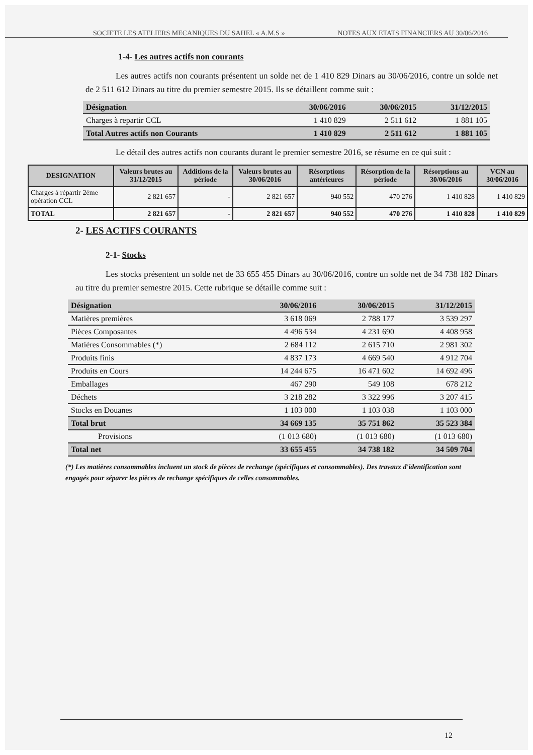SOCIETE LES ATELIERS MECANIQUES DU SAHEL « A.M.S » NOTES AUX ETATS FINANCIERS AU 30/06/2016
1-4- Les autres actifs non courants
Les autres actifs non courants présentent un solde net de 1 410 829 Dinars au 30/06/2016, contre un solde net de 2 511 612 Dinars au titre du premier semestre 2015. Ils se détaillent comme suit :
| Désignation | 30/06/2016 | 30/06/2015 | 31/12/2015 |
| --- | --- | --- | --- |
| Charges à repartir CCL | 1 410 829 | 2 511 612 | 1 881 105 |
| Total Autres actifs non Courants | 1 410 829 | 2 511 612 | 1 881 105 |
Le détail des autres actifs non courants durant le premier semestre 2016, se résume en ce qui suit :
| DESIGNATION | Valeurs brutes au 31/12/2015 | Additions de la période | Valeurs brutes au 30/06/2016 | Résorptions antérieures | Résorption de la période | Résorptions au 30/06/2016 | VCN au 30/06/2016 |
| --- | --- | --- | --- | --- | --- | --- | --- |
| Charges à répartir 2ème opération CCL | 2 821 657 | - | 2 821 657 | 940 552 | 470 276 | 1 410 828 | 1 410 829 |
| TOTAL | 2 821 657 | - | 2 821 657 | 940 552 | 470 276 | 1 410 828 | 1 410 829 |
2- LES ACTIFS COURANTS
2-1- Stocks
Les stocks présentent un solde net de 33 655 455 Dinars au 30/06/2016, contre un solde net de 34 738 182 Dinars au titre du premier semestre 2015. Cette rubrique se détaille comme suit :
| Désignation | 30/06/2016 | 30/06/2015 | 31/12/2015 |
| --- | --- | --- | --- |
| Matières premières | 3 618 069 | 2 788 177 | 3 539 297 |
| Pièces Composantes | 4 496 534 | 4 231 690 | 4 408 958 |
| Matières Consommables (*) | 2 684 112 | 2 615 710 | 2 981 302 |
| Produits finis | 4 837 173 | 4 669 540 | 4 912 704 |
| Produits en Cours | 14 244 675 | 16 471 602 | 14 692 496 |
| Emballages | 467 290 | 549 108 | 678 212 |
| Déchets | 3 218 282 | 3 322 996 | 3 207 415 |
| Stocks en Douanes | 1 103 000 | 1 103 038 | 1 103 000 |
| Total brut | 34 669 135 | 35 751 862 | 35 523 384 |
| Provisions | (1 013 680) | (1 013 680) | (1 013 680) |
| Total net | 33 655 455 | 34 738 182 | 34 509 704 |
(*) Les matières consommables incluent un stock de pièces de rechange (spécifiques et consommables). Des travaux d'identification sont engagés pour séparer les pièces de rechange spécifiques de celles consommables.
12